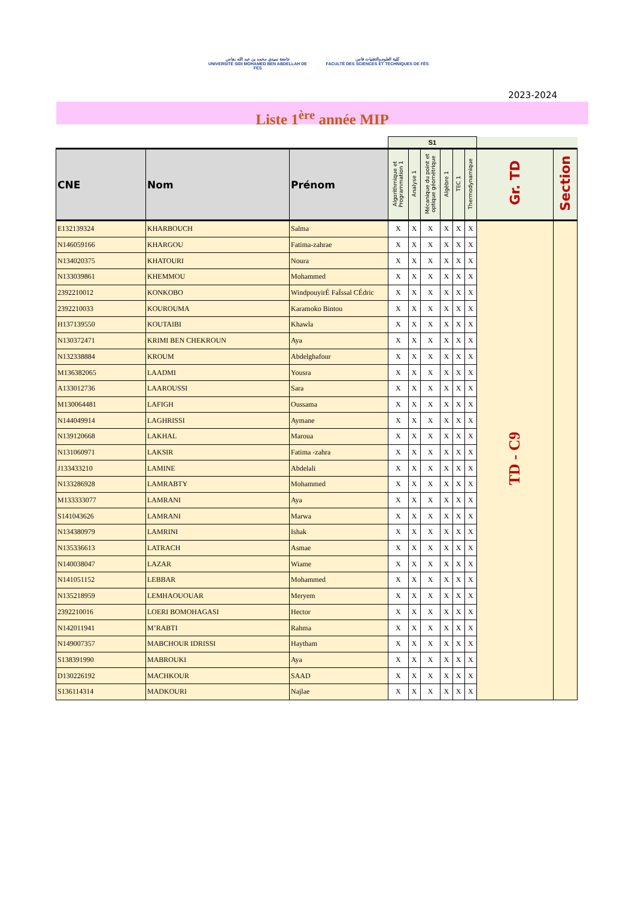جامعة سيدي محمد بن عبد الله بفاس
UNIVERSITÉ SIDI MOHAMED BEN ABDELLAH DE FES
كلية العلوم والتقنيات فاس
FACULTÉ DES SCIENCES ET TECHNIQUES DE FÈS
2023-2024
Liste 1<sup>ère</sup> année MIP
| | | | S1 | | | | | | | |
| --- | --- | --- | --- | --- | --- | --- | --- | --- | --- | --- |
| CNE | Nom | Prénom | Algorithmique et Programmation 1 | Analyse 1 | Mécanique du point et optique géométrique | Algèbre 1 | TEC 1 | Thermodynamique | Gr. TD | Section |
| E132139324 | KHARBOUCH | Salma | X | X | X | X | X | X | TD - C9 | |
| N146059166 | KHARGOU | Fatima-zahrae | X | X | X | X | X | X | | |
| N134020375 | KHATOURI | Noura | X | X | X | X | X | X | | |
| N133039861 | KHEMMOU | Mohammed | X | X | X | X | X | X | | |
| 2392210012 | KONKOBO | WindpouyirÉ FaÏssal CÉdric | X | X | X | X | X | X | | |
| 2392210033 | KOUROUMA | Karamoko Bintou | X | X | X | X | X | X | | |
| H137139550 | KOUTAIBI | Khawla | X | X | X | X | X | X | | |
| N130372471 | KRIMI BEN CHEKROUN | Aya | X | X | X | X | X | X | | |
| N132338884 | KROUM | Abdelghafour | X | X | X | X | X | X | | |
| M136382065 | LAADMI | Yousra | X | X | X | X | X | X | | |
| A133012736 | LAAROUSSI | Sara | X | X | X | X | X | X | | |
| M130064481 | LAFIGH | Oussama | X | X | X | X | X | X | | |
| N144049914 | LAGHRISSI | Aymane | X | X | X | X | X | X | | |
| N139120668 | LAKHAL | Maroua | X | X | X | X | X | X | | |
| N131060971 | LAKSIR | Fatima -zahra | X | X | X | X | X | X | | |
| J133433210 | LAMINE | Abdelali | X | X | X | X | X | X | | |
| N133286928 | LAMRABTY | Mohammed | X | X | X | X | X | X | | |
| M133333077 | LAMRANI | Aya | X | X | X | X | X | X | | |
| S141043626 | LAMRANI | Marwa | X | X | X | X | X | X | | |
| N134380979 | LAMRINI | Ishak | X | X | X | X | X | X | | |
| N135336613 | LATRACH | Asmae | X | X | X | X | X | X | | |
| N140038047 | LAZAR | Wiame | X | X | X | X | X | X | | |
| N141051152 | LEBBAR | Mohammed | X | X | X | X | X | X | | |
| N135218959 | LEMHAOUOUAR | Meryem | X | X | X | X | X | X | | |
| 2392210016 | LOERI BOMOHAGASI | Hector | X | X | X | X | X | X | | |
| N142011941 | M’RABTI | Rahma | X | X | X | X | X | X | | |
| N149007357 | MABCHOUR IDRISSI | Haytham | X | X | X | X | X | X | | |
| S138391990 | MABROUKI | Aya | X | X | X | X | X | X | | |
| D130226192 | MACHKOUR | SAAD | X | X | X | X | X | X | | |
| S136114314 | MADKOURI | Najlae | X | X | X | X | X | X | | |